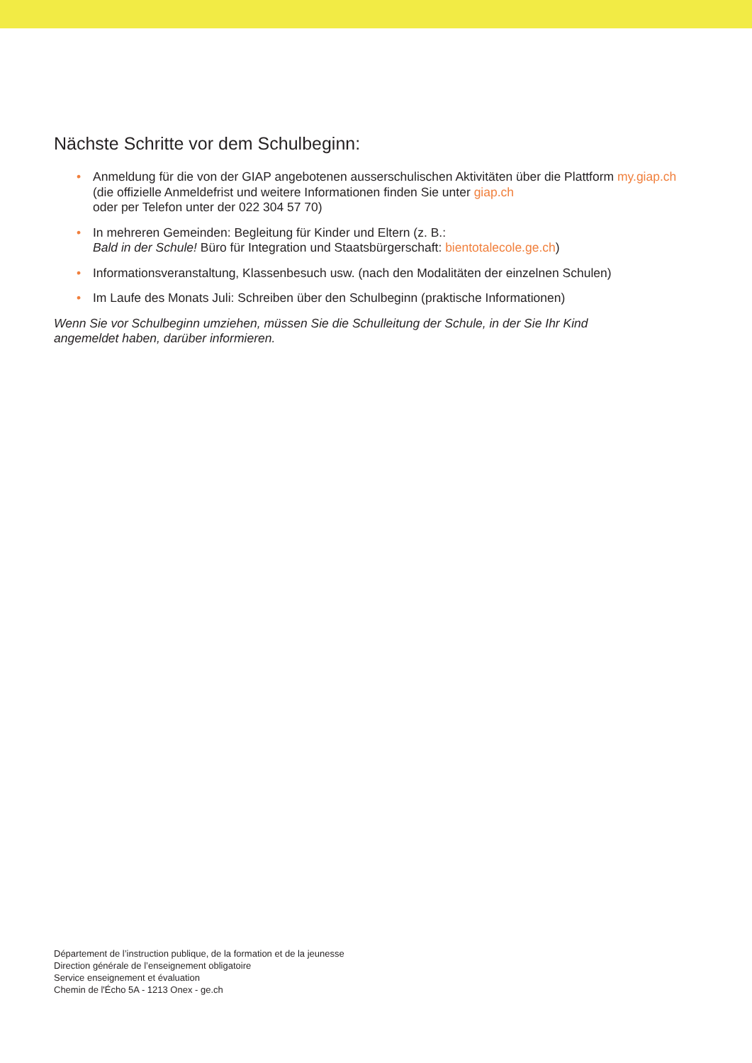Nächste Schritte vor dem Schulbeginn:
• Anmeldung für die von der GIAP angebotenen ausserschulischen Aktivitäten über die Plattform my.giap.ch
(die offizielle Anmeldefrist und weitere Informationen finden Sie unter giap.ch
oder per Telefon unter der 022 304 57 70)
• In mehreren Gemeinden: Begleitung für Kinder und Eltern (z. B.:
Bald in der Schule! Büro für Integration und Staatsbürgerschaft: bientotalecole.ge.ch)
• Informationsveranstaltung, Klassenbesuch usw. (nach den Modalitäten der einzelnen Schulen)
• Im Laufe des Monats Juli: Schreiben über den Schulbeginn (praktische Informationen)
Wenn Sie vor Schulbeginn umziehen, müssen Sie die Schulleitung der Schule, in der Sie Ihr Kind
angemeldet haben, darüber informieren.
Département de l’instruction publique, de la formation et de la jeunesse
Direction générale de l’enseignement obligatoire
Service enseignement et évaluation
Chemin de l'Écho 5A - 1213 Onex - ge.ch